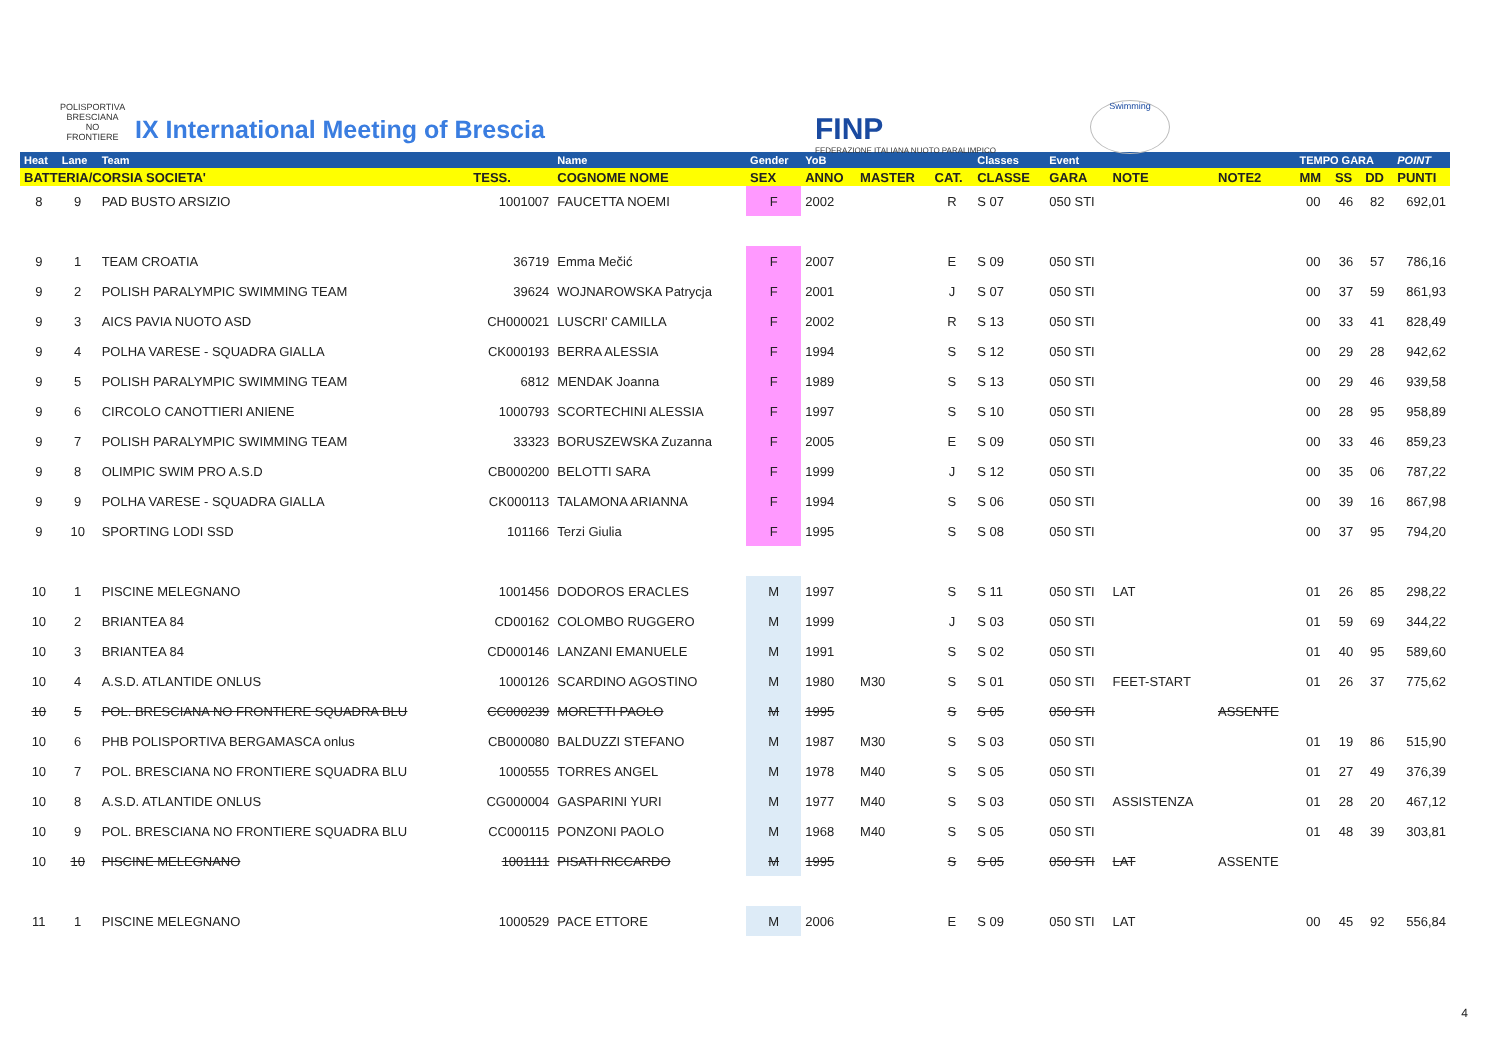POLISPORTIVA BRESCIANA NO FRONTIERE
IX International Meeting of Brescia
FINP
FEDERAZIONE ITALIANA NUOTO PARALIMPICO
Swimming
| Heat | Lane | Team | | Name | Gender | YoB | | | Classes | Event | | | TEMPO GARA | | | POINT |
| --- | --- | --- | --- | --- | --- | --- | --- | --- | --- | --- | --- | --- | --- | --- | --- | --- |
| BATTERIA/CORSIA SOCIETA' | | | TESS. | COGNOME NOME | SEX | ANNO | MASTER | CAT. | CLASSE | GARA | NOTE | NOTE2 | MM | SS | DD | PUNTI |
| 8 | 9 | PAD BUSTO ARSIZIO | 1001007 | FAUCETTA NOEMI | F | 2002 | | R | S 07 | 050 STI | | | 00 | 46 | 82 | 692,01 |
| 9 | 1 | TEAM CROATIA | 36719 | Emma Mečić | F | 2007 | | E | S 09 | 050 STI | | | 00 | 36 | 57 | 786,16 |
| 9 | 2 | POLISH PARALYMPIC SWIMMING TEAM | 39624 | WOJNAROWSKA Patrycja | F | 2001 | | J | S 07 | 050 STI | | | 00 | 37 | 59 | 861,93 |
| 9 | 3 | AICS PAVIA NUOTO ASD | CH000021 | LUSCRI' CAMILLA | F | 2002 | | R | S 13 | 050 STI | | | 00 | 33 | 41 | 828,49 |
| 9 | 4 | POLHA VARESE - SQUADRA GIALLA | CK000193 | BERRA ALESSIA | F | 1994 | | S | S 12 | 050 STI | | | 00 | 29 | 28 | 942,62 |
| 9 | 5 | POLISH PARALYMPIC SWIMMING TEAM | 6812 | MENDAK Joanna | F | 1989 | | S | S 13 | 050 STI | | | 00 | 29 | 46 | 939,58 |
| 9 | 6 | CIRCOLO CANOTTIERI ANIENE | 1000793 | SCORTECHINI ALESSIA | F | 1997 | | S | S 10 | 050 STI | | | 00 | 28 | 95 | 958,89 |
| 9 | 7 | POLISH PARALYMPIC SWIMMING TEAM | 33323 | BORUSZEWSKA Zuzanna | F | 2005 | | E | S 09 | 050 STI | | | 00 | 33 | 46 | 859,23 |
| 9 | 8 | OLIMPIC SWIM PRO A.S.D | CB000200 | BELOTTI SARA | F | 1999 | | J | S 12 | 050 STI | | | 00 | 35 | 06 | 787,22 |
| 9 | 9 | POLHA VARESE - SQUADRA GIALLA | CK000113 | TALAMONA ARIANNA | F | 1994 | | S | S 06 | 050 STI | | | 00 | 39 | 16 | 867,98 |
| 9 | 10 | SPORTING LODI SSD | 101166 | Terzi Giulia | F | 1995 | | S | S 08 | 050 STI | | | 00 | 37 | 95 | 794,20 |
| 10 | 1 | PISCINE MELEGNANO | 1001456 | DODOROS ERACLES | M | 1997 | | S | S 11 | 050 STI | LAT | | 01 | 26 | 85 | 298,22 |
| 10 | 2 | BRIANTEA 84 | CD00162 | COLOMBO RUGGERO | M | 1999 | | J | S 03 | 050 STI | | | 01 | 59 | 69 | 344,22 |
| 10 | 3 | BRIANTEA 84 | CD000146 | LANZANI EMANUELE | M | 1991 | | S | S 02 | 050 STI | | | 01 | 40 | 95 | 589,60 |
| 10 | 4 | A.S.D. ATLANTIDE ONLUS | 1000126 | SCARDINO AGOSTINO | M | 1980 | M30 | S | S 01 | 050 STI | FEET-START | | 01 | 26 | 37 | 775,62 |
| 10 | 5 | POL. BRESCIANA NO FRONTIERE SQUADRA BLU | CC000239 | MORETTI PAOLO | M | 1995 | | S | S 05 | 050 STI | | ASSENTE | | | | |
| 10 | 6 | PHB POLISPORTIVA BERGAMASCA onlus | CB000080 | BALDUZZI STEFANO | M | 1987 | M30 | S | S 03 | 050 STI | | | 01 | 19 | 86 | 515,90 |
| 10 | 7 | POL. BRESCIANA NO FRONTIERE SQUADRA BLU | 1000555 | TORRES ANGEL | M | 1978 | M40 | S | S 05 | 050 STI | | | 01 | 27 | 49 | 376,39 |
| 10 | 8 | A.S.D. ATLANTIDE ONLUS | CG000004 | GASPARINI YURI | M | 1977 | M40 | S | S 03 | 050 STI | ASSISTENZA | | 01 | 28 | 20 | 467,12 |
| 10 | 9 | POL. BRESCIANA NO FRONTIERE SQUADRA BLU | CC000115 | PONZONI PAOLO | M | 1968 | M40 | S | S 05 | 050 STI | | | 01 | 48 | 39 | 303,81 |
| 10 | 10 | PISCINE MELEGNANO | 1001111 | PISATI RICCARDO | M | 1995 | | S | S 05 | 050 STI | LAT | ASSENTE | | | | |
| 11 | 1 | PISCINE MELEGNANO | 1000529 | PACE ETTORE | M | 2006 | | E | S 09 | 050 STI | LAT | | 00 | 45 | 92 | 556,84 |
4